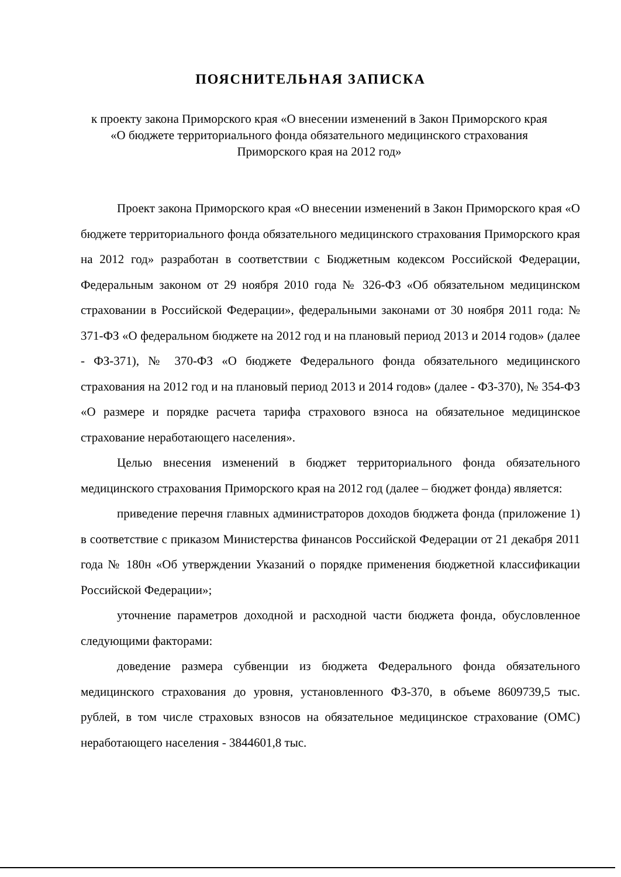ПОЯСНИТЕЛЬНАЯ ЗАПИСКА
к проекту закона Приморского края «О внесении изменений в Закон Приморского края «О бюджете территориального фонда обязательного медицинского страхования Приморского края на 2012 год»
Проект закона Приморского края «О внесении изменений в Закон Приморского края «О бюджете территориального фонда обязательного медицинского страхования Приморского края на 2012 год» разработан в соответствии с Бюджетным кодексом Российской Федерации, Федеральным законом от 29 ноября 2010 года № 326-ФЗ «Об обязательном медицинском страховании в Российской Федерации», федеральными законами от 30 ноября 2011 года: № 371-ФЗ «О федеральном бюджете на 2012 год и на плановый период 2013 и 2014 годов» (далее - ФЗ-371), № 370-ФЗ «О бюджете Федерального фонда обязательного медицинского страхования на 2012 год и на плановый период 2013 и 2014 годов» (далее - ФЗ-370), № 354-ФЗ «О размере и порядке расчета тарифа страхового взноса на обязательное медицинское страхование неработающего населения».
Целью внесения изменений в бюджет территориального фонда обязательного медицинского страхования Приморского края на 2012 год (далее – бюджет фонда) является:
приведение перечня главных администраторов доходов бюджета фонда (приложение 1) в соответствие с приказом Министерства финансов Российской Федерации от 21 декабря 2011 года № 180н «Об утверждении Указаний о порядке применения бюджетной классификации Российской Федерации»;
уточнение параметров доходной и расходной части бюджета фонда, обусловленное следующими факторами:
доведение размера субвенции из бюджета Федерального фонда обязательного медицинского страхования до уровня, установленного ФЗ-370, в объеме 8609739,5 тыс. рублей, в том числе страховых взносов на обязательное медицинское страхование (ОМС) неработающего населения - 3844601,8 тыс.